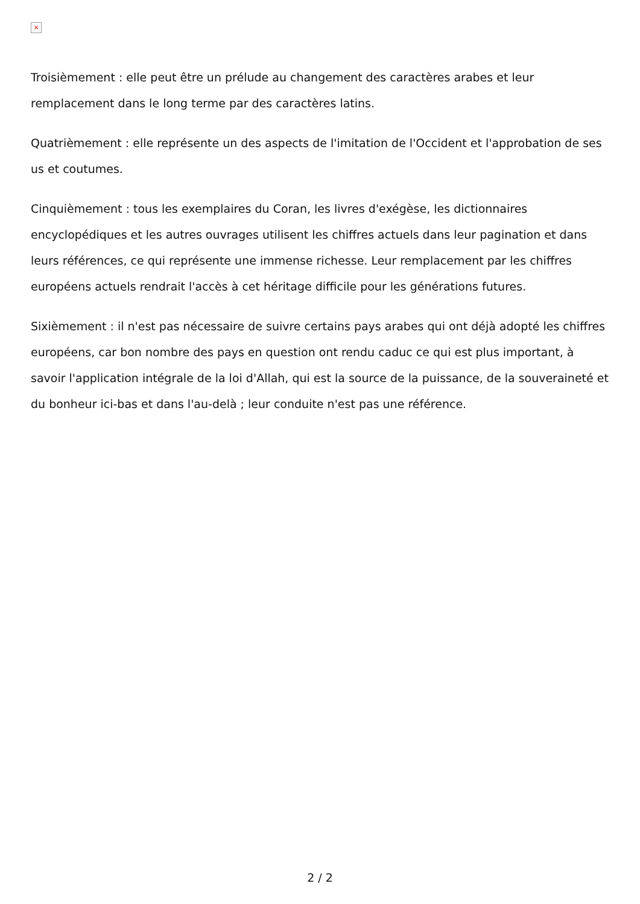×
Troisièmement : elle peut être un prélude au changement des caractères arabes et leur remplacement dans le long terme par des caractères latins.
Quatrièmement : elle représente un des aspects de l'imitation de l'Occident et l'approbation de ses us et coutumes.
Cinquièmement : tous les exemplaires du Coran, les livres d'exégèse, les dictionnaires encyclopédiques et les autres ouvrages utilisent les chiffres actuels dans leur pagination et dans leurs références, ce qui représente une immense richesse. Leur remplacement par les chiffres européens actuels rendrait l'accès à cet héritage difficile pour les générations futures.
Sixièmement : il n'est pas nécessaire de suivre certains pays arabes qui ont déjà adopté les chiffres européens, car bon nombre des pays en question ont rendu caduc ce qui est plus important, à savoir l'application intégrale de la loi d'Allah, qui est la source de la puissance, de la souveraineté et du bonheur ici-bas et dans l'au-delà ; leur conduite n'est pas une référence.
2 / 2